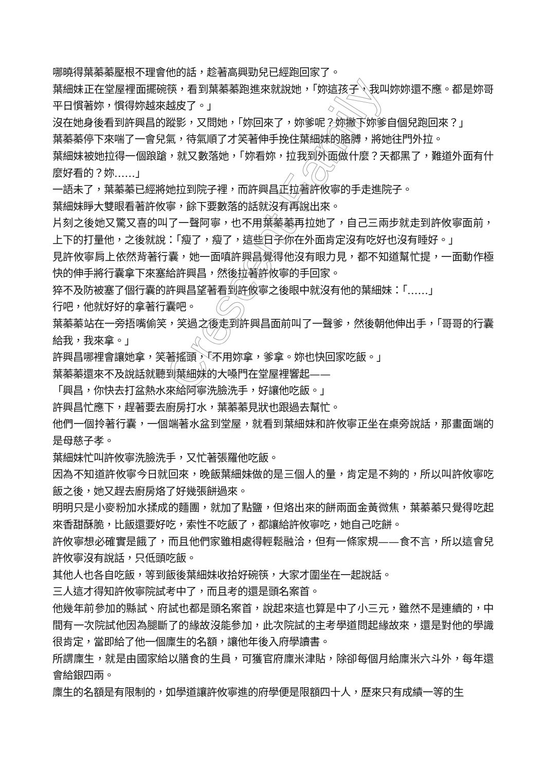哪曉得葉蓁蓁壓根不理會他的話，趁著高興勁兒已經跑回家了。
葉細妹正在堂屋裡面擺碗筷，看到葉蓁蓁跑進來就說她，「妳這孩子，我叫妳妳還不應。都是妳哥平日慣著妳，慣得妳越來越皮了。」
沒在她身後看到許興昌的蹤影，又問她，「妳回來了，妳爹呢？妳撇下妳爹自個兒跑回來？」
葉蓁蓁停下來喘了一會兒氣，待氣順了才笑著伸手挽住葉細妹的胳膊，將她往門外拉。
葉細妹被她拉得一個踉蹌，就又數落她，「妳看妳，拉我到外面做什麼？天都黑了，難道外面有什麼好看的？妳……」
一語未了，葉蓁蓁已經將她拉到院子裡，而許興昌正拉著許攸寧的手走進院子。
葉細妹睜大雙眼看著許攸寧，餘下要數落的話就沒有再說出來。
片刻之後她又驚又喜的叫了一聲阿寧，也不用葉蓁蓁再拉她了，自己三兩步就走到許攸寧面前，上下的打量他，之後就說：「瘦了，瘦了，這些日子你在外面肯定沒有吃好也沒有睡好。」
見許攸寧肩上依然背著行囊，她一面嗔許興昌覺得他沒有眼力見，都不知道幫忙提，一面動作極快的伸手將行囊拿下來塞給許興昌，然後拉著許攸寧的手回家。
猝不及防被塞了個行囊的許興昌望著看到許攸寧之後眼中就沒有他的葉細妹：「……」
行吧，他就好好的拿著行囊吧。
葉蓁蓁站在一旁捂嘴偷笑，笑過之後走到許興昌面前叫了一聲爹，然後朝他伸出手，「哥哥的行囊給我，我來拿。」
許興昌哪裡會讓她拿，笑著搖頭，「不用妳拿，爹拿。妳也快回家吃飯。」
葉蓁蓁還來不及說話就聽到葉細妹的大嗓門在堂屋裡響起——
「興昌，你快去打盆熱水來給阿寧洗臉洗手，好讓他吃飯。」
許興昌忙應下，趕著要去廚房打水，葉蓁蓁見狀也跟過去幫忙。
他們一個拎著行囊，一個端著水盆到堂屋，就看到葉細妹和許攸寧正坐在桌旁說話，那畫面端的是母慈子孝。
葉細妹忙叫許攸寧洗臉洗手，又忙著張羅他吃飯。
因為不知道許攸寧今日就回來，晚飯葉細妹做的是三個人的量，肯定是不夠的，所以叫許攸寧吃飯之後，她又趕去廚房烙了好幾張餅過來。
明明只是小麥粉加水揉成的麵團，就加了點鹽，但烙出來的餅兩面金黃微焦，葉蓁蓁只覺得吃起來香甜酥脆，比飯還要好吃，索性不吃飯了，都讓給許攸寧吃，她自己吃餅。
許攸寧想必確實是餓了，而且他們家雖相處得輕鬆融洽，但有一條家規——食不言，所以這會兒許攸寧沒有說話，只低頭吃飯。
其他人也各自吃飯，等到飯後葉細妹收拾好碗筷，大家才圍坐在一起說話。
三人這才得知許攸寧院試考中了，而且考的還是頭名案首。
他幾年前參加的縣試、府試也都是頭名案首，說起來這也算是中了小三元，雖然不是連續的，中間有一次院試他因為腿斷了的緣故沒能參加，此次院試的主考學道問起緣故來，還是對他的學識很肯定，當即給了他一個廩生的名額，讓他年後入府學讀書。
所謂廩生，就是由國家給以膳食的生員，可獲官府廩米津貼，除卻每個月給廩米六斗外，每年還會給銀四兩。
廩生的名額是有限制的，如學道讓許攸寧進的府學便是限額四十人，歷來只有成績一等的生
Crescent Family